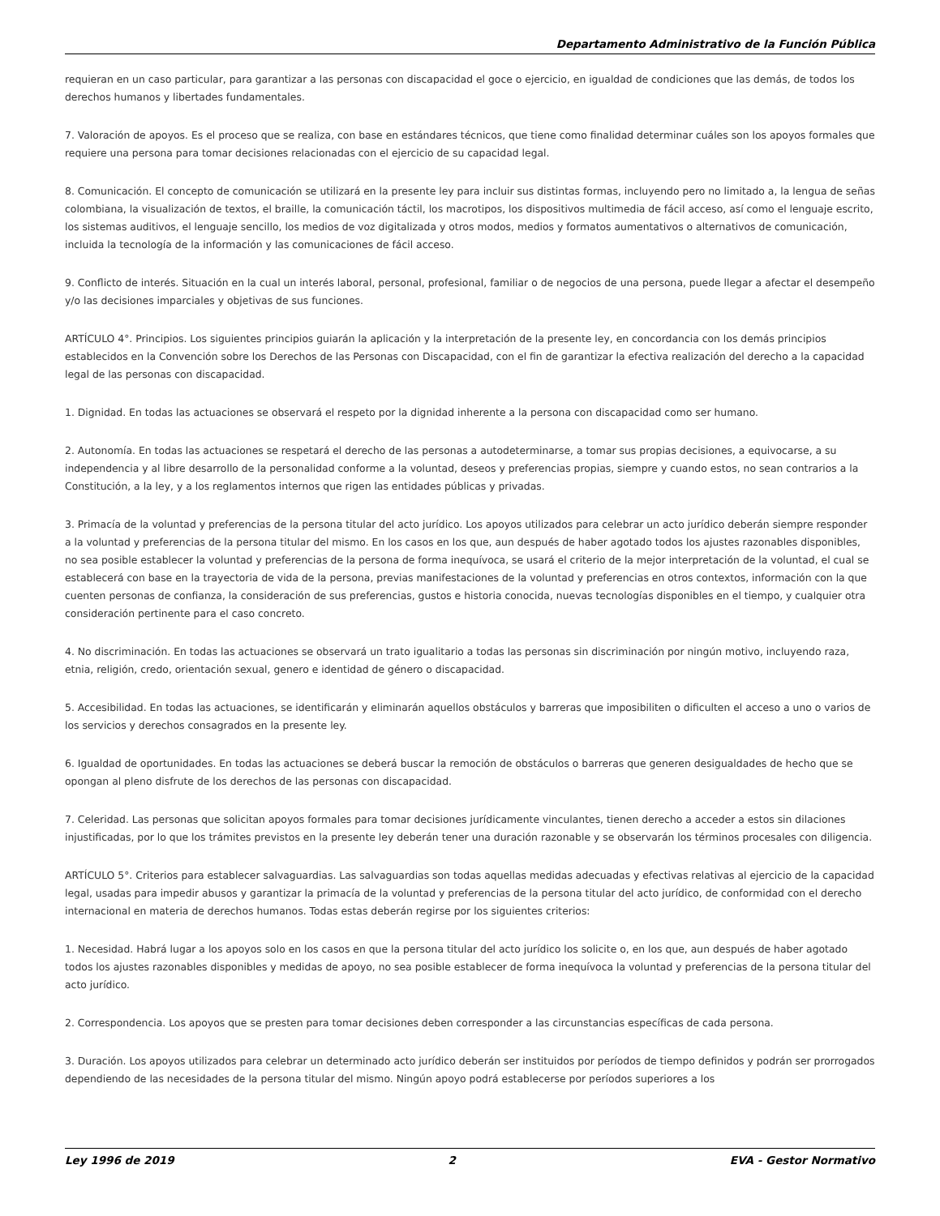Departamento Administrativo de la Función Pública
requieran en un caso particular, para garantizar a las personas con discapacidad el goce o ejercicio, en igualdad de condiciones que las demás, de todos los derechos humanos y libertades fundamentales.
7. Valoración de apoyos. Es el proceso que se realiza, con base en estándares técnicos, que tiene como finalidad determinar cuáles son los apoyos formales que requiere una persona para tomar decisiones relacionadas con el ejercicio de su capacidad legal.
8. Comunicación. El concepto de comunicación se utilizará en la presente ley para incluir sus distintas formas, incluyendo pero no limitado a, la lengua de señas colombiana, la visualización de textos, el braille, la comunicación táctil, los macrotipos, los dispositivos multimedia de fácil acceso, así como el lenguaje escrito, los sistemas auditivos, el lenguaje sencillo, los medios de voz digitalizada y otros modos, medios y formatos aumentativos o alternativos de comunicación, incluida la tecnología de la información y las comunicaciones de fácil acceso.
9. Conflicto de interés. Situación en la cual un interés laboral, personal, profesional, familiar o de negocios de una persona, puede llegar a afectar el desempeño y/o las decisiones imparciales y objetivas de sus funciones.
ARTÍCULO 4°. Principios. Los siguientes principios guiarán la aplicación y la interpretación de la presente ley, en concordancia con los demás principios establecidos en la Convención sobre los Derechos de las Personas con Discapacidad, con el fin de garantizar la efectiva realización del derecho a la capacidad legal de las personas con discapacidad.
1. Dignidad. En todas las actuaciones se observará el respeto por la dignidad inherente a la persona con discapacidad como ser humano.
2. Autonomía. En todas las actuaciones se respetará el derecho de las personas a autodeterminarse, a tomar sus propias decisiones, a equivocarse, a su independencia y al libre desarrollo de la personalidad conforme a la voluntad, deseos y preferencias propias, siempre y cuando estos, no sean contrarios a la Constitución, a la ley, y a los reglamentos internos que rigen las entidades públicas y privadas.
3. Primacía de la voluntad y preferencias de la persona titular del acto jurídico. Los apoyos utilizados para celebrar un acto jurídico deberán siempre responder a la voluntad y preferencias de la persona titular del mismo. En los casos en los que, aun después de haber agotado todos los ajustes razonables disponibles, no sea posible establecer la voluntad y preferencias de la persona de forma inequívoca, se usará el criterio de la mejor interpretación de la voluntad, el cual se establecerá con base en la trayectoria de vida de la persona, previas manifestaciones de la voluntad y preferencias en otros contextos, información con la que cuenten personas de confianza, la consideración de sus preferencias, gustos e historia conocida, nuevas tecnologías disponibles en el tiempo, y cualquier otra consideración pertinente para el caso concreto.
4. No discriminación. En todas las actuaciones se observará un trato igualitario a todas las personas sin discriminación por ningún motivo, incluyendo raza, etnia, religión, credo, orientación sexual, genero e identidad de género o discapacidad.
5. Accesibilidad. En todas las actuaciones, se identificarán y eliminarán aquellos obstáculos y barreras que imposibiliten o dificulten el acceso a uno o varios de los servicios y derechos consagrados en la presente ley.
6. Igualdad de oportunidades. En todas las actuaciones se deberá buscar la remoción de obstáculos o barreras que generen desigualdades de hecho que se opongan al pleno disfrute de los derechos de las personas con discapacidad.
7. Celeridad. Las personas que solicitan apoyos formales para tomar decisiones jurídicamente vinculantes, tienen derecho a acceder a estos sin dilaciones injustificadas, por lo que los trámites previstos en la presente ley deberán tener una duración razonable y se observarán los términos procesales con diligencia.
ARTÍCULO 5°. Criterios para establecer salvaguardias. Las salvaguardias son todas aquellas medidas adecuadas y efectivas relativas al ejercicio de la capacidad legal, usadas para impedir abusos y garantizar la primacía de la voluntad y preferencias de la persona titular del acto jurídico, de conformidad con el derecho internacional en materia de derechos humanos. Todas estas deberán regirse por los siguientes criterios:
1. Necesidad. Habrá lugar a los apoyos solo en los casos en que la persona titular del acto jurídico los solicite o, en los que, aun después de haber agotado todos los ajustes razonables disponibles y medidas de apoyo, no sea posible establecer de forma inequívoca la voluntad y preferencias de la persona titular del acto jurídico.
2. Correspondencia. Los apoyos que se presten para tomar decisiones deben corresponder a las circunstancias específicas de cada persona.
3. Duración. Los apoyos utilizados para celebrar un determinado acto jurídico deberán ser instituidos por períodos de tiempo definidos y podrán ser prorrogados dependiendo de las necesidades de la persona titular del mismo. Ningún apoyo podrá establecerse por períodos superiores a los
Ley 1996 de 2019 2 EVA - Gestor Normativo